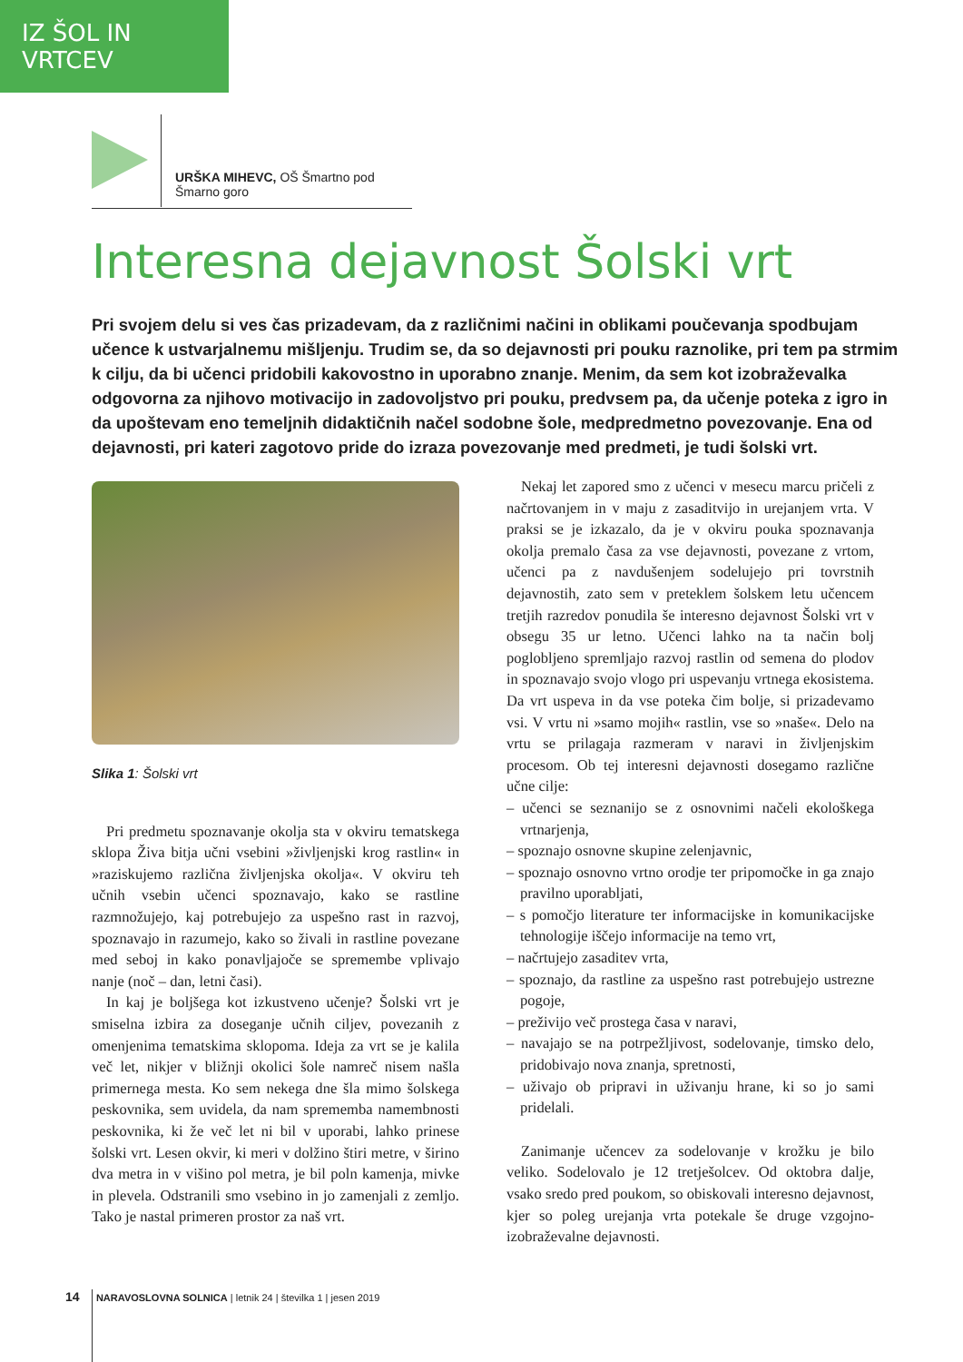IZ ŠOL IN VRTCEV
URŠKA MIHEVC, OŠ Šmartno pod Šmarno goro
Interesna dejavnost Šolski vrt
Pri svojem delu si ves čas prizadevam, da z različnimi načini in oblikami poučevanja spodbujam učence k ustvarjalnemu mišljenju. Trudim se, da so dejavnosti pri pouku raznolike, pri tem pa strmim k cilju, da bi učenci pridobili kakovostno in uporabno znanje. Menim, da sem kot izobraževalka odgovorna za njihovo motivacijo in zadovoljstvo pri pouku, predvsem pa, da učenje poteka z igro in da upoštevam eno temeljnih didaktičnih načel sodobne šole, medpredmetno povezovanje. Ena od dejavnosti, pri kateri zagotovo pride do izraza povezovanje med predmeti, je tudi šolski vrt.
Slika 1: Šolski vrt
Pri predmetu spoznavanje okolja sta v okviru tematskega sklopa Živa bitja učni vsebini »življenjski krog rastlin« in »raziskujemo različna življenjska okolja«. V okviru teh učnih vsebin učenci spoznavajo, kako se rastline razmnožujejo, kaj potrebujejo za uspešno rast in razvoj, spoznavajo in razumejo, kako so živali in rastline povezane med seboj in kako ponavljajoče se spremembe vplivajo nanje (noč – dan, letni časi).
In kaj je boljšega kot izkustveno učenje? Šolski vrt je smiselna izbira za doseganje učnih ciljev, povezanih z omenjenima tematskima sklopoma. Ideja za vrt se je kalila več let, nikjer v bližnji okolici šole namreč nisem našla primernega mesta. Ko sem nekega dne šla mimo šolskega peskovnika, sem uvidela, da nam sprememba namembnosti peskovnika, ki že več let ni bil v uporabi, lahko prinese šolski vrt. Lesen okvir, ki meri v dolžino štiri metre, v širino dva metra in v višino pol metra, je bil poln kamenja, mivke in plevela. Odstranili smo vsebino in jo zamenjali z zemljo. Tako je nastal primeren prostor za naš vrt.
Nekaj let zapored smo z učenci v mesecu marcu pričeli z načrtovanjem in v maju z zasaditvijo in urejanjem vrta. V praksi se je izkazalo, da je v okviru pouka spoznavanja okolja premalo časa za vse dejavnosti, povezane z vrtom, učenci pa z navdušenjem sodelujejo pri tovrstnih dejavnostih, zato sem v preteklem šolskem letu učencem tretjih razredov ponudila še interesno dejavnost Šolski vrt v obsegu 35 ur letno. Učenci lahko na ta način bolj poglobljeno spremljajo razvoj rastlin od semena do plodov in spoznavajo svojo vlogo pri uspevanju vrtnega ekosistema. Da vrt uspeva in da vse poteka čim bolje, si prizadevamo vsi. V vrtu ni »samo mojih« rastlin, vse so »naše«. Delo na vrtu se prilagaja razmeram v naravi in življenjskim procesom. Ob tej interesni dejavnosti dosegamo različne učne cilje:
– učenci se seznanijo se z osnovnimi načeli ekološkega vrtnarjenja,
– spoznajo osnovne skupine zelenjavnic,
– spoznajo osnovno vrtno orodje ter pripomočke in ga znajo pravilno uporabljati,
– s pomočjo literature ter informacijske in komunikacijske tehnologije iščejo informacije na temo vrt,
– načrtujejo zasaditev vrta,
– spoznajo, da rastline za uspešno rast potrebujejo ustrezne pogoje,
– preživijo več prostega časa v naravi,
– navajajo se na potrpežljivost, sodelovanje, timsko delo, pridobivajo nova znanja, spretnosti,
– uživajo ob pripravi in uživanju hrane, ki so jo sami pridelali.
Zanimanje učencev za sodelovanje v krožku je bilo veliko. Sodelovalo je 12 tretješolcev. Od oktobra dalje, vsako sredo pred poukom, so obiskovali interesno dejavnost, kjer so poleg urejanja vrta potekale še druge vzgojno-izobraževalne dejavnosti.
14 NARAVOSLOVNA SOLNICA | letnik 24 | številka 1 | jesen 2019